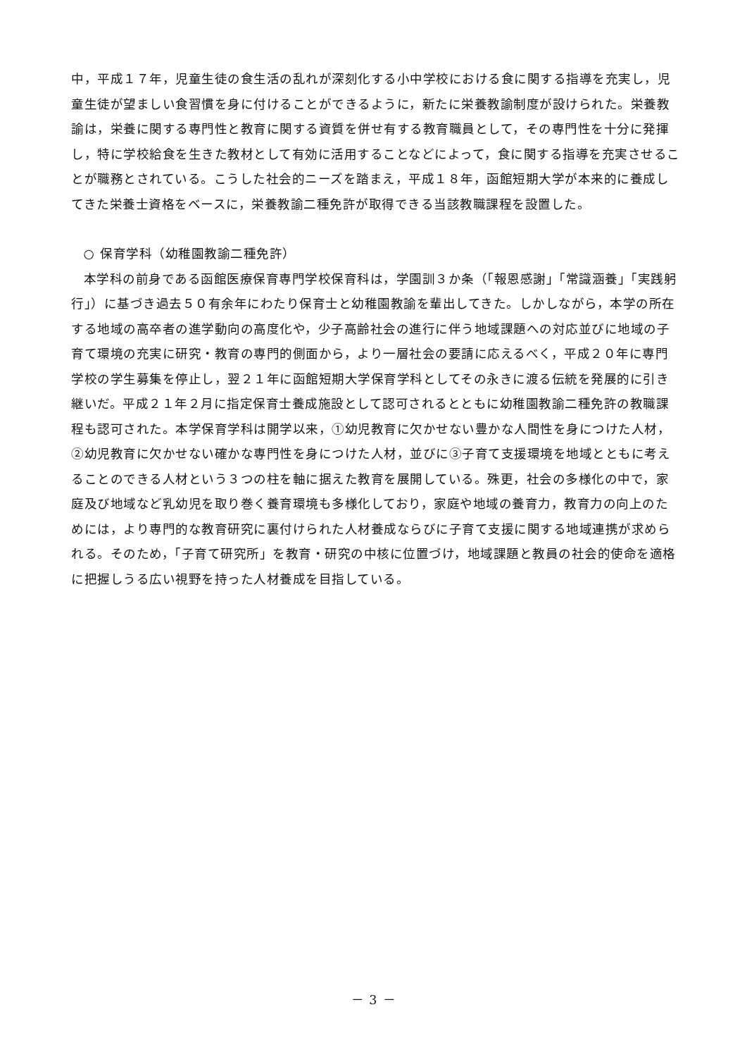中，平成１７年，児童生徒の食生活の乱れが深刻化する小中学校における食に関する指導を充実し，児童生徒が望ましい食習慣を身に付けることができるように，新たに栄養教諭制度が設けられた。栄養教諭は，栄養に関する専門性と教育に関する資質を併せ有する教育職員として，その専門性を十分に発揮し，特に学校給食を生きた教材として有効に活用することなどによって，食に関する指導を充実させることが職務とされている。こうした社会的ニーズを踏まえ，平成１８年，函館短期大学が本来的に養成してきた栄養士資格をベースに，栄養教諭二種免許が取得できる当該教職課程を設置した。
○ 保育学科（幼稚園教諭二種免許）
本学科の前身である函館医療保育専門学校保育科は，学園訓３か条（「報恩感謝」「常識涵養」「実践躬行」）に基づき過去５０有余年にわたり保育士と幼稚園教諭を輩出してきた。しかしながら，本学の所在する地域の高卒者の進学動向の高度化や，少子高齢社会の進行に伴う地域課題への対応並びに地域の子育て環境の充実に研究・教育の専門的側面から，より一層社会の要請に応えるべく，平成２０年に専門学校の学生募集を停止し，翌２１年に函館短期大学保育学科としてその永きに渡る伝統を発展的に引き継いだ。平成２１年２月に指定保育士養成施設として認可されるとともに幼稚園教諭二種免許の教職課程も認可された。本学保育学科は開学以来，①幼児教育に欠かせない豊かな人間性を身につけた人材，②幼児教育に欠かせない確かな専門性を身につけた人材，並びに③子育て支援環境を地域とともに考えることのできる人材という３つの柱を軸に据えた教育を展開している。殊更，社会の多様化の中で，家庭及び地域など乳幼児を取り巻く養育環境も多様化しており，家庭や地域の養育力，教育力の向上のためには，より専門的な教育研究に裏付けられた人材養成ならびに子育て支援に関する地域連携が求められる。そのため，「子育て研究所」を教育・研究の中核に位置づけ，地域課題と教員の社会的使命を適格に把握しうる広い視野を持った人材養成を目指している。
－ 3 －